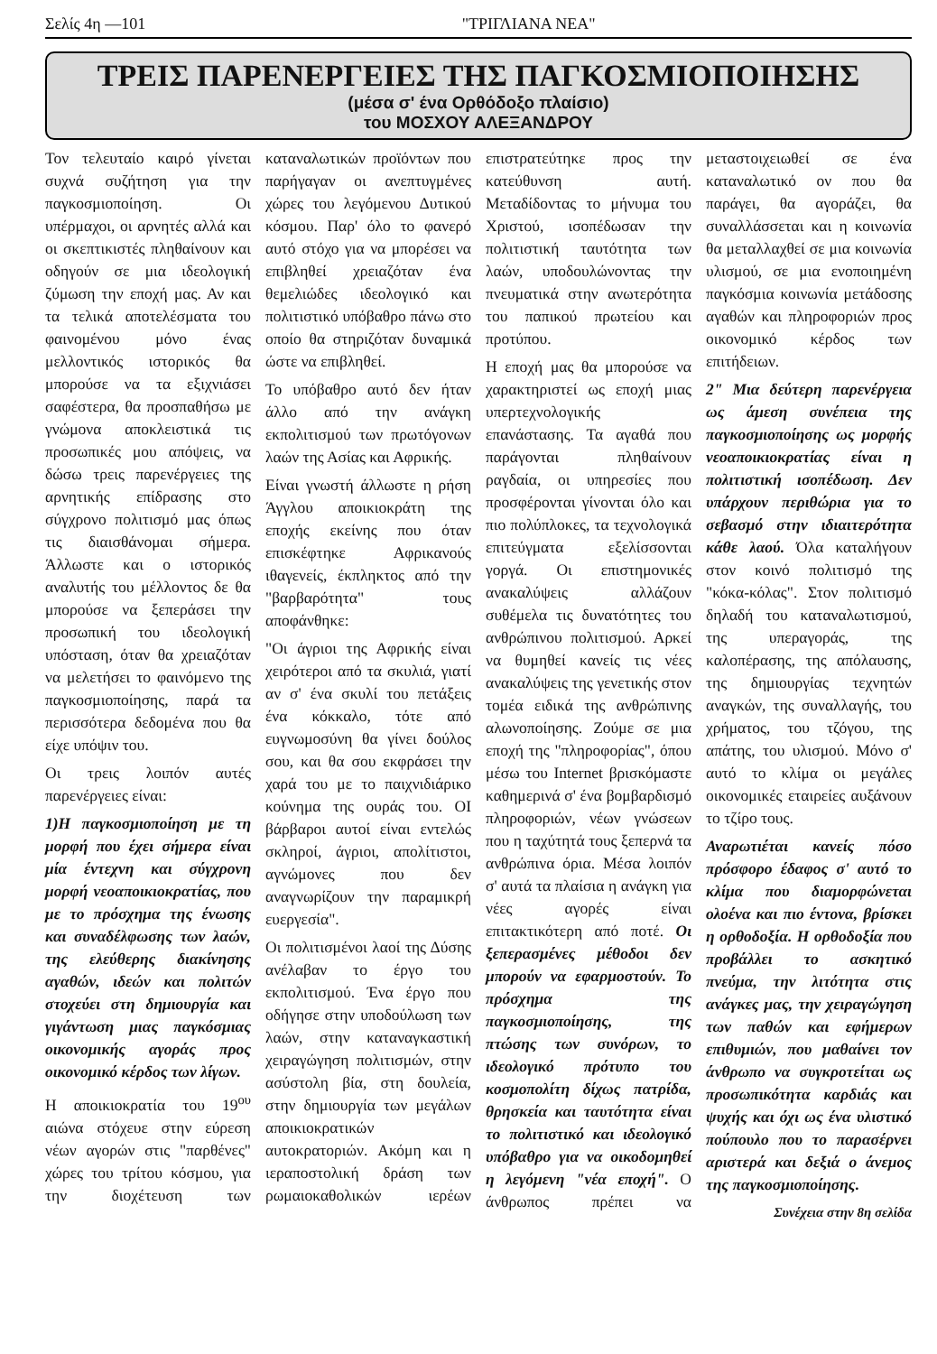Σελίς 4η —101 "ΤΡΙΓΛΙΑΝΑ ΝΕΑ"
ΤΡΕΙΣ ΠΑΡΕΝΕΡΓΕΙΕΣ ΤΗΣ ΠΑΓΚΟΣΜΙΟΠΟΙΗΣΗΣ
(μέσα σ' ένα Ορθόδοξο πλαίσιο)
του ΜΟΣΧΟΥ ΑΛΕΞΑΝΔΡΟΥ
Τον τελευταίο καιρό γίνεται συχνά συζήτηση για την παγκοσμιοποίηση. Οι υπέρμαχοι, οι αρνητές αλλά και οι σκεπτικιστές πληθαίνουν και οδηγούν σε μια ιδεολογική ζύμωση την εποχή μας. Αν και τα τελικά αποτελέσματα του φαινομένου μόνο ένας μελλοντικός ιστορικός θα μπορούσε να τα εξιχνιάσει σαφέστερα, θα προσπαθήσω με γνώμονα αποκλειστικά τις προσωπικές μου απόψεις, να δώσω τρεις παρενέργειες της αρνητικής επίδρασης στο σύγχρονο πολιτισμό μας όπως τις διαισθάνομαι σήμερα. Άλλωστε και ο ιστορικός αναλυτής του μέλλοντος δε θα μπορούσε να ξεπεράσει την προσωπική του ιδεολογική υπόσταση, όταν θα χρειαζόταν να μελετήσει το φαινόμενο της παγκοσμιοποίησης, παρά τα περισσότερα δεδομένα που θα είχε υπόψιν του.
Οι τρεις λοιπόν αυτές παρενέργειες είναι:
1)Η παγκοσμιοποίηση με τη μορφή που έχει σήμερα είναι μία έντεχνη και σύγχρονη μορφή νεοαποικιοκρατίας, που με το πρόσχημα της ένωσης και συναδέλφωσης των λαών, της ελεύθερης διακίνησης αγαθών, ιδεών και πολιτών στοχεύει στη δημιουργία και γιγάντωση μιας παγκόσμιας οικονομικής αγοράς προς οικονομικό κέρδος των λίγων.
Η αποικιοκρατία του 19<sup>ου</sup> αιώνα στόχευε στην εύρεση νέων αγορών στις "παρθένες" χώρες του τρίτου κόσμου, για την διοχέτευση των καταναλωτικών προϊόντων που παρήγαγαν οι ανεπτυγμένες χώρες του λεγόμενου Δυτικού κόσμου. Παρ' όλο το φανερό αυτό στόχο για να μπορέσει να επιβληθεί χρειαζόταν ένα θεμελιώδες ιδεολογικό και πολιτιστικό υπόβαθρο πάνω στο οποίο θα στηριζόταν δυναμικά ώστε να επιβληθεί.
Το υπόβαθρο αυτό δεν ήταν άλλο από την ανάγκη εκπολιτισμού των πρωτόγονων λαών της Ασίας και Αφρικής.
Είναι γνωστή άλλωστε η ρήση Άγγλου αποικιοκράτη της εποχής εκείνης που όταν επισκέφτηκε Αφρικανούς ιθαγενείς, έκπληκτος από την "βαρβαρότητα" τους αποφάνθηκε:
"Οι άγριοι της Αφρικής είναι χειρότεροι από τα σκυλιά, γιατί αν σ' ένα σκυλί του πετάξεις ένα κόκκαλο, τότε από ευγνωμοσύνη θα γίνει δούλος σου, και θα σου εκφράσει την χαρά του με το παιχνιδιάρικο κούνημα της ουράς του. ΟΙ βάρβαροι αυτοί είναι εντελώς σκληροί, άγριοι, απολίτιστοι, αγνώμονες που δεν αναγνωρίζουν την παραμικρή ευεργεσία".
Οι πολιτισμένοι λαοί της Δύσης ανέλαβαν το έργο του εκπολιτισμού. Ένα έργο που οδήγησε στην υποδούλωση των λαών, στην καταναγκαστική χειραγώγηση πολιτισμών, στην ασύστολη βία, στη δουλεία, στην δημιουργία των μεγάλων αποικιοκρατικών αυτοκρατοριών. Ακόμη και η ιεραποστολική δράση των ρωμαιοκαθολικών ιερέων επιστρατεύτηκε προς την κατεύθυνση αυτή. Μεταδίδοντας το μήνυμα του Χριστού, ισοπέδωσαν την πολιτιστική ταυτότητα των λαών, υποδουλώνοντας την πνευματικά στην ανωτερότητα του παπικού πρωτείου και προτύπου.
Η εποχή μας θα μπορούσε να χαρακτηριστεί ως εποχή μιας υπερτεχνολογικής επανάστασης. Τα αγαθά που παράγονται πληθαίνουν ραγδαία, οι υπηρεσίες που προσφέρονται γίνονται όλο και πιο πολύπλοκες, τα τεχνολογικά επιτεύγματα εξελίσσονται γοργά. Οι επιστημονικές ανακαλύψεις αλλάζουν συθέμελα τις δυνατότητες του ανθρώπινου πολιτισμού. Αρκεί να θυμηθεί κανείς τις νέες ανακαλύψεις της γενετικής στον τομέα ειδικά της ανθρώπινης αλωνοποίησης. Ζούμε σε μια εποχή της "πληροφορίας", όπου μέσω του Internet βρισκόμαστε καθημερινά σ' ένα βομβαρδισμό πληροφοριών, νέων γνώσεων που η ταχύτητά τους ξεπερνά τα ανθρώπινα όρια. Μέσα λοιπόν σ' αυτά τα πλαίσια η ανάγκη για νέες αγορές είναι επιτακτικότερη από ποτέ. Οι ξεπερασμένες μέθοδοι δεν μπορούν να εφαρμοστούν. Το πρόσχημα της παγκοσμιοποίησης, της πτώσης των συνόρων, το ιδεολογικό πρότυπο του κοσμοπολίτη δίχως πατρίδα, θρησκεία και ταυτότητα είναι το πολιτιστικό και ιδεολογικό υπόβαθρο για να οικοδομηθεί η λεγόμενη "νέα εποχή". Ο άνθρωπος πρέπει να μεταστοιχειωθεί σε ένα καταναλωτικό ον που θα παράγει, θα αγοράζει, θα συναλλάσσεται και η κοινωνία θα μεταλλαχθεί σε μια κοινωνία υλισμού, σε μια ενοποιημένη παγκόσμια κοινωνία μετάδοσης αγαθών και πληροφοριών προς οικονομικό κέρδος των επιτήδειων.
2" Μια δεύτερη παρενέργεια ως άμεση συνέπεια της παγκοσμιοποίησης ως μορφής νεοαποικιοκρατίας είναι η πολιτιστική ισοπέδωση. Δεν υπάρχουν περιθώρια για το σεβασμό στην ιδιαιτερότητα κάθε λαού. Όλα καταλήγουν στον κοινό πολιτισμό της "κόκα-κόλας". Στον πολιτισμό δηλαδή του καταναλωτισμού, της υπεραγοράς, της καλοπέρασης, της απόλαυσης, της δημιουργίας τεχνητών αναγκών, της συναλλαγής, του χρήματος, του τζόγου, της απάτης, του υλισμού. Μόνο σ' αυτό το κλίμα οι μεγάλες οικονομικές εταιρείες αυξάνουν το τζίρο τους.
Αναρωτιέται κανείς πόσο πρόσφορο έδαφος σ' αυτό το κλίμα που διαμορφώνεται ολοένα και πιο έντονα, βρίσκει η ορθοδοξία. Η ορθοδοξία που προβάλλει το ασκητικό πνεύμα, την λιτότητα στις ανάγκες μας, την χειραγώγηση των παθών και εφήμερων επιθυμιών, που μαθαίνει τον άνθρωπο να συγκροτείται ως προσωπικότητα καρδιάς και ψυχής και όχι ως ένα υλιστικό πούπουλο που το παρασέρνει αριστερά και δεξιά ο άνεμος της παγκοσμιοποίησης.
Συνέχεια στην 8η σελίδα